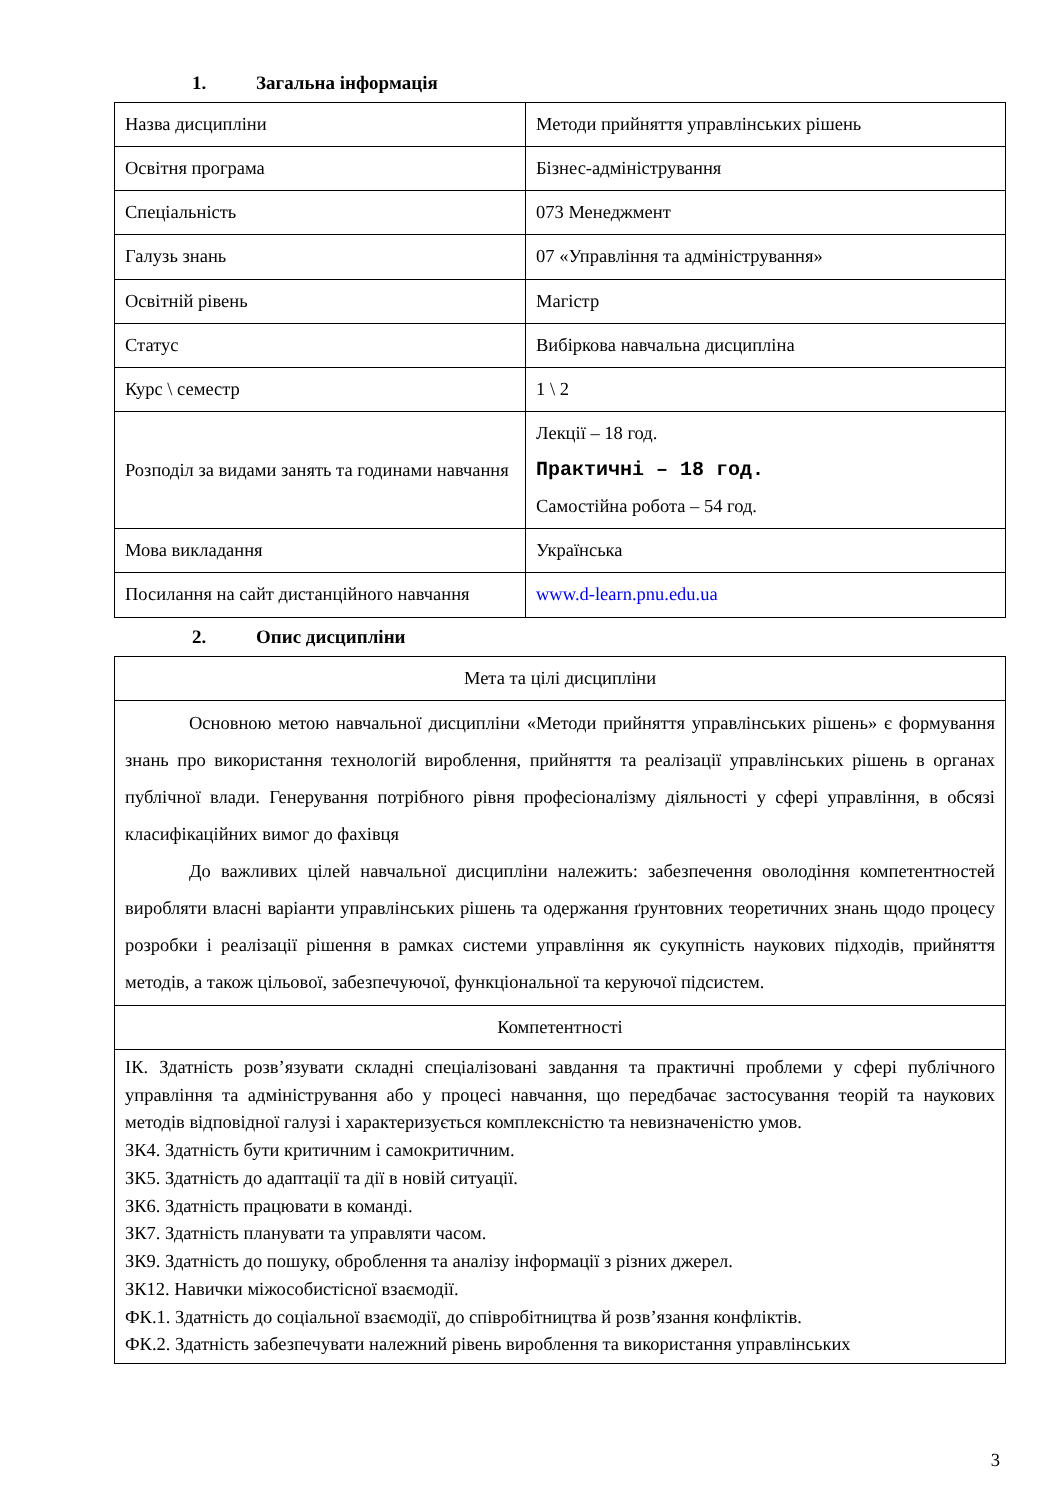1. Загальна інформація
| Назва дисципліни | Методи прийняття управлінських рішень |
| Освітня програма | Бізнес-адміністрування |
| Спеціальність | 073 Менеджмент |
| Галузь знань | 07 «Управління та адміністрування» |
| Освітній рівень | Магістр |
| Статус | Вибіркова навчальна дисципліна |
| Курс \ семестр | 1 \ 2 |
| Розподіл за видами занять та годинами навчання | Лекції – 18 год. Практичні – 18 год. Самостійна робота – 54 год. |
| Мова викладання | Українська |
| Посилання на сайт дистанційного навчання | www.d-learn.pnu.edu.ua |
2. Опис дисципліни
| Мета та цілі дисципліни |
| Основною метою навчальної дисципліни «Методи прийняття управлінських рішень» є формування знань про використання технологій вироблення, прийняття та реалізації управлінських рішень в органах публічної влади. Генерування потрібного рівня професіоналізму діяльності у сфері управління, в обсязі класифікаційних вимог до фахівця До важливих цілей навчальної дисципліни належить: забезпечення оволодіння компетентностей виробляти власні варіанти управлінських рішень та одержання ґрунтовних теоретичних знань щодо процесу розробки і реалізації рішення в рамках системи управління як сукупність наукових підходів, прийняття методів, а також цільової, забезпечуючої, функціональної та керуючої підсистем. |
| Компетентності |
| ІК. Здатність розв’язувати складні спеціалізовані завдання та практичні проблеми у сфері публічного управління та адміністрування або у процесі навчання, що передбачає застосування теорій та наукових методів відповідної галузі і характеризується комплексністю та невизначеністю умов. ЗК4. Здатність бути критичним і самокритичним. ЗК5. Здатність до адаптації та дії в новій ситуації. ЗК6. Здатність працювати в команді. ЗК7. Здатність планувати та управляти часом. ЗК9. Здатність до пошуку, оброблення та аналізу інформації з різних джерел. ЗК12. Навички міжособистісної взаємодії. ФК.1. Здатність до соціальної взаємодії, до співробітництва й розв’язання конфліктів. ФК.2. Здатність забезпечувати належний рівень вироблення та використання управлінських |
3